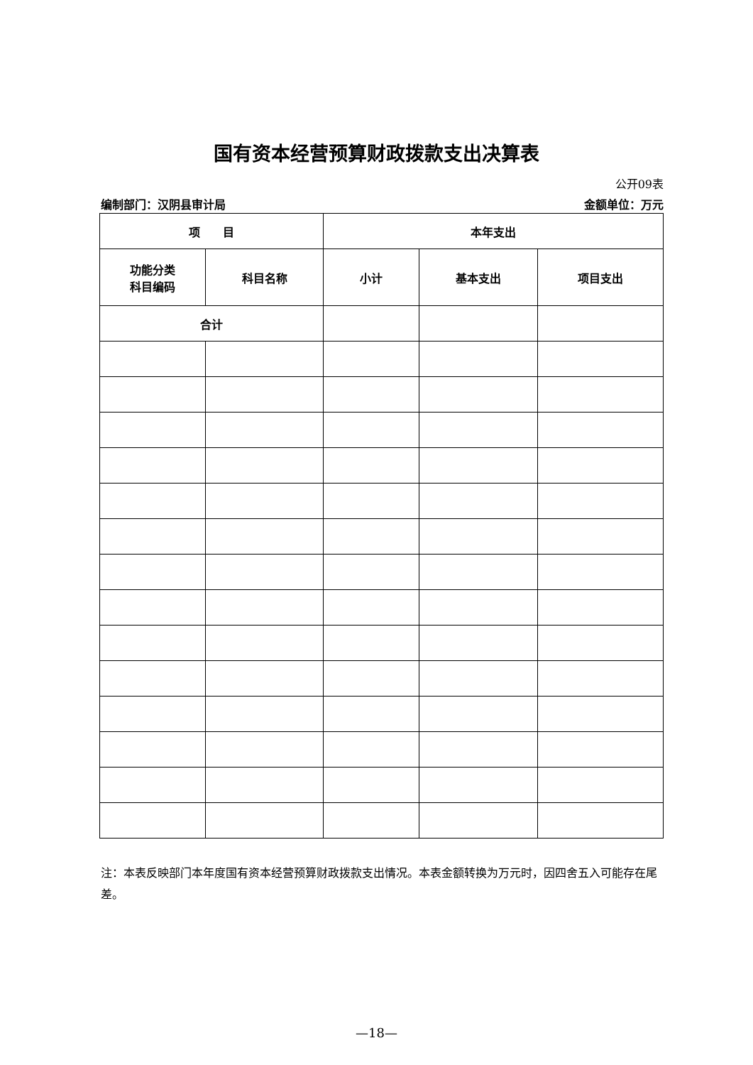国有资本经营预算财政拨款支出决算表
公开09表
编制部门：汉阴县审计局 金额单位：万元
| 项 目 | | 本年支出 | | |
| --- | --- | --- | --- | --- |
| 功能分类 科目编码 | 科目名称 | 小计 | 基本支出 | 项目支出 |
| 合计 | | | | |
注：本表反映部门本年度国有资本经营预算财政拨款支出情况。本表金额转换为万元时，因四舍五入可能存在尾差。
—18—